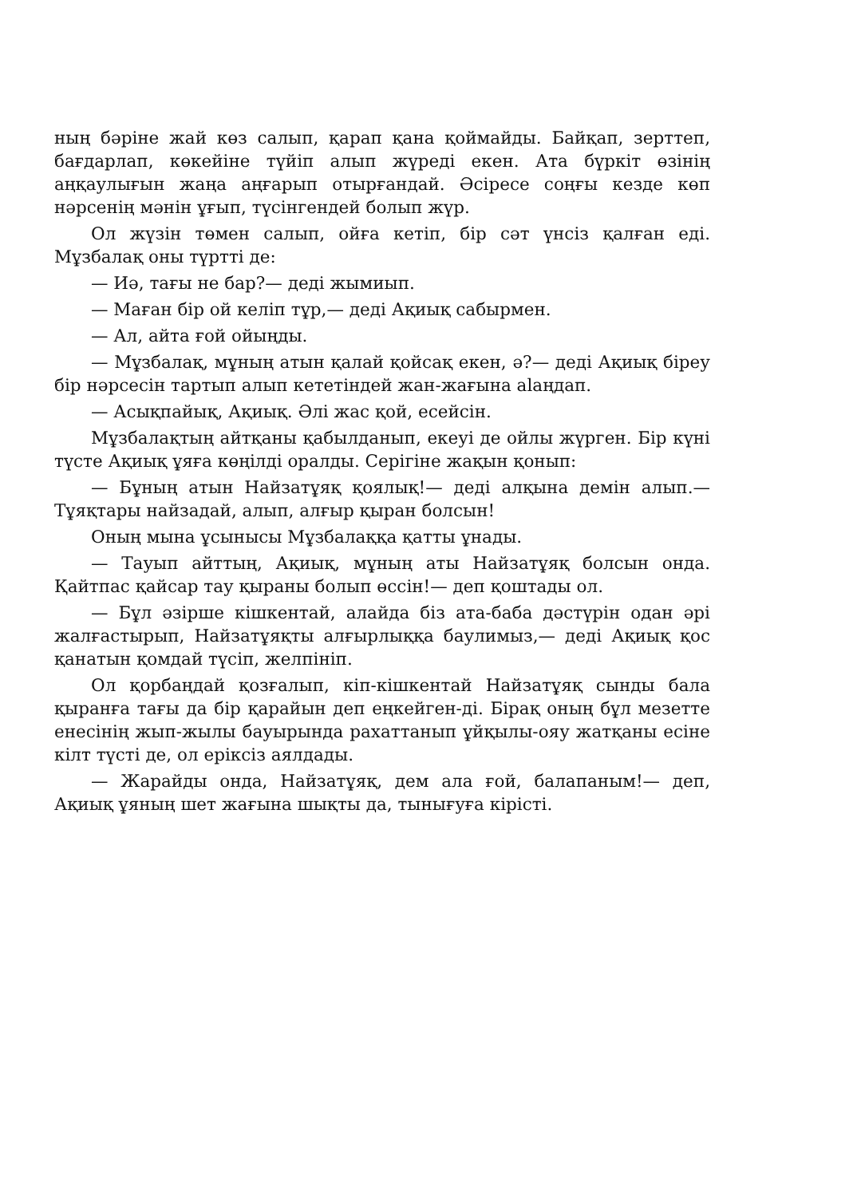ның бәріне жай көз салып, қарап қана қоймайды. Байқап, зерттеп, бағдарлап, көкейіне түйіп алып жүреді екен. Ата бүркіт өзінің аңқаулығын жаңа аңғарып отырғандай. Әсіресе соңғы кезде көп нәрсенің мәнін ұғып, түсінгендей болып жүр.
Ол жүзін төмен салып, ойға кетіп, бір сәт үнсіз қалған еді. Мұзбалақ оны түртті де:
— Иә, тағы не бар?— деді жымиып.
— Маған бір ой келіп тұр,— деді Ақиық сабырмен.
— Ал, айта ғой ойыңды.
— Мұзбалақ, мұның атын қалай қойсақ екен, ә?— деді Ақиық біреу бір нәрсесін тартып алып кететіндей жан-жағына alaңдап.
— Асықпайық, Ақиық. Әлі жас қой, есейсін.
Мұзбалақтың айтқаны қабылданып, екеуі де ойлы жүрген. Бір күні түсте Ақиық ұяға көңілді оралды. Серігіне жақын қонып:
— Бұның атын Найзатұяқ қоялық!— деді алқына демін алып.— Тұяқтары найзадай, алып, алғыр қыран болсын!
Оның мына ұсынысы Мұзбалаққа қатты ұнады.
— Тауып айттың, Ақиық, мұның аты Найзатұяқ болсын онда. Қайтпас қайсар тау қыраны болып өссін!— деп қоштады ол.
— Бұл әзірше кішкентай, алайда біз ата-баба дәстүрін одан әрі жалғастырып, Найзатұяқты алғырлыққа баулимыз,— деді Ақиық қос қанатын қомдай түсіп, желпініп.
Ол қорбаңдай қозғалып, кіп-кішкентай Найзатұяқ сынды бала қыранға тағы да бір қарайын деп еңкейген-ді. Бірақ оның бұл мезетте енесінің жып-жылы бауырында рахаттанып ұйқылы-ояу жатқаны есіне кілт түсті де, ол еріксіз аялдады.
— Жарайды онда, Найзатұяқ, дем ала ғой, балапаным!— деп, Ақиық ұяның шет жағына шықты да, тынығуға кірісті.